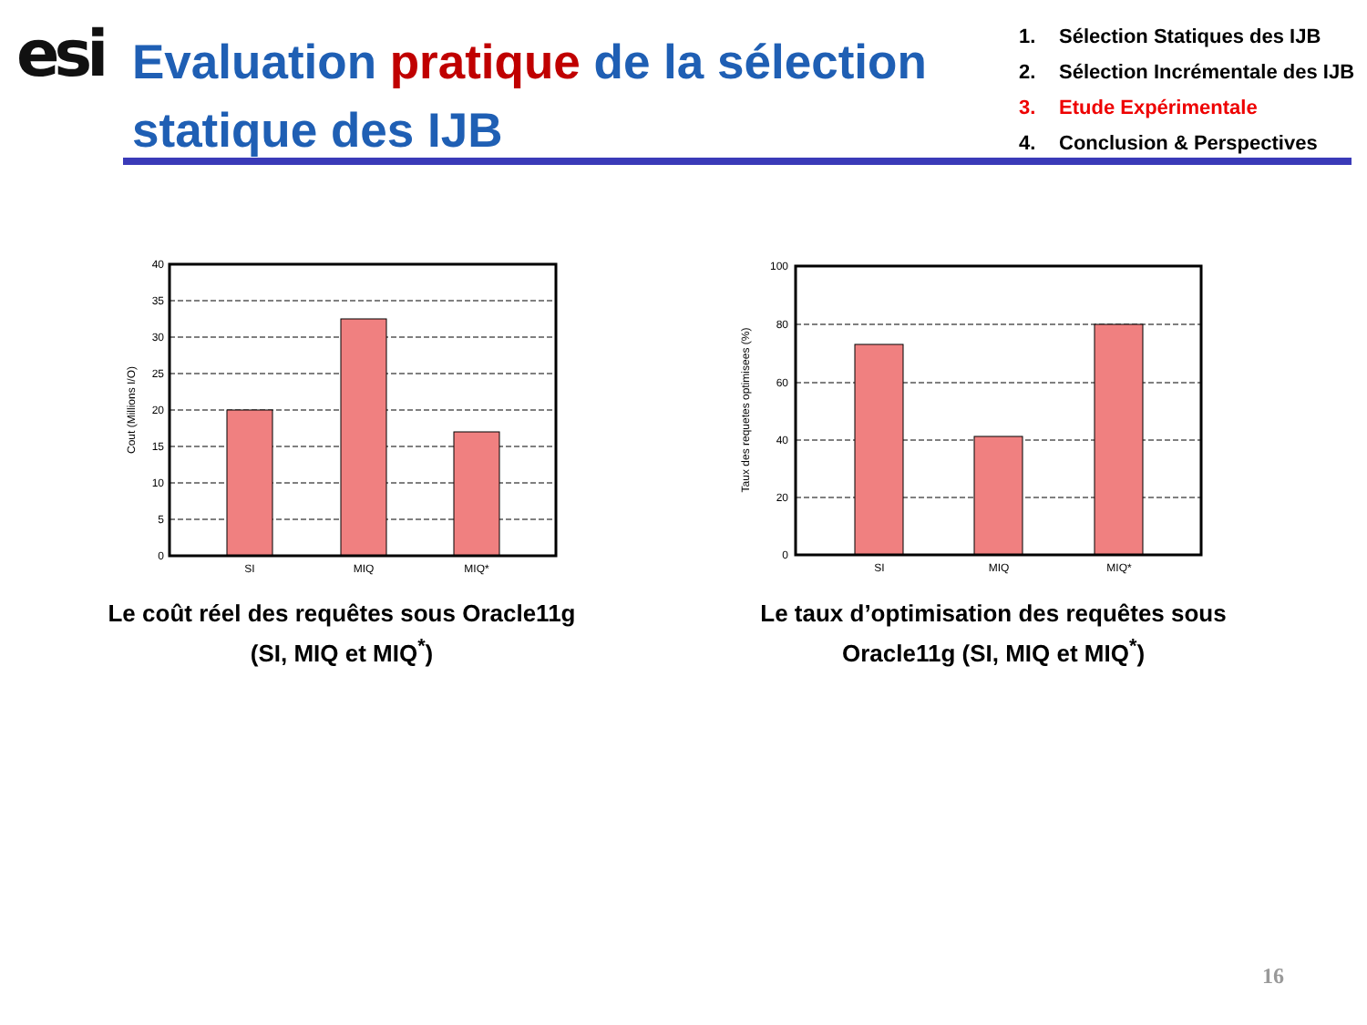esi
Evaluation pratique de la sélection statique des IJB
1. Sélection Statiques des IJB
2. Sélection Incrémentale des IJB
3. Etude Expérimentale
4. Conclusion & Perspectives
40
35
30
25
20
15
10
5
0
SI
MIQ
MIQ*
Cout (Millions I/O)
Le coût réel des requêtes sous Oracle11g (SI, MIQ et MIQ<sup>*</sup>)
100
80
60
40
20
0
SI
MIQ
MIQ*
Taux des requetes optimisees (%)
Le taux d’optimisation des requêtes sous Oracle11g (SI, MIQ et MIQ<sup>*</sup>)
16